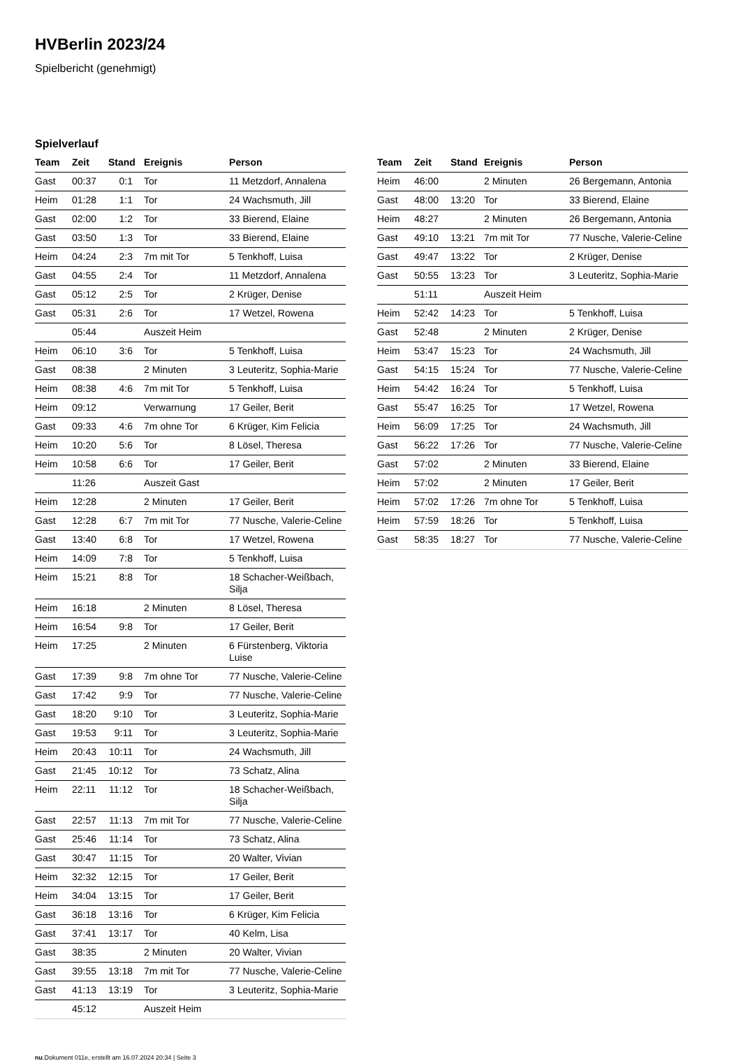HVBerlin 2023/24
Spielbericht (genehmigt)
Spielverlauf
| Team | Zeit | Stand | Ereignis | Person |
| --- | --- | --- | --- | --- |
| Gast | 00:37 | 0:1 | Tor | 11 Metzdorf, Annalena |
| Heim | 01:28 | 1:1 | Tor | 24 Wachsmuth, Jill |
| Gast | 02:00 | 1:2 | Tor | 33 Bierend, Elaine |
| Gast | 03:50 | 1:3 | Tor | 33 Bierend, Elaine |
| Heim | 04:24 | 2:3 | 7m mit Tor | 5 Tenkhoff, Luisa |
| Gast | 04:55 | 2:4 | Tor | 11 Metzdorf, Annalena |
| Gast | 05:12 | 2:5 | Tor | 2 Krüger, Denise |
| Gast | 05:31 | 2:6 | Tor | 17 Wetzel, Rowena |
| | 05:44 | | Auszeit Heim | |
| Heim | 06:10 | 3:6 | Tor | 5 Tenkhoff, Luisa |
| Gast | 08:38 | | 2 Minuten | 3 Leuteritz, Sophia-Marie |
| Heim | 08:38 | 4:6 | 7m mit Tor | 5 Tenkhoff, Luisa |
| Heim | 09:12 | | Verwarnung | 17 Geiler, Berit |
| Gast | 09:33 | 4:6 | 7m ohne Tor | 6 Krüger, Kim Felicia |
| Heim | 10:20 | 5:6 | Tor | 8 Lösel, Theresa |
| Heim | 10:58 | 6:6 | Tor | 17 Geiler, Berit |
| | 11:26 | | Auszeit Gast | |
| Heim | 12:28 | | 2 Minuten | 17 Geiler, Berit |
| Gast | 12:28 | 6:7 | 7m mit Tor | 77 Nusche, Valerie-Celine |
| Gast | 13:40 | 6:8 | Tor | 17 Wetzel, Rowena |
| Heim | 14:09 | 7:8 | Tor | 5 Tenkhoff, Luisa |
| Heim | 15:21 | 8:8 | Tor | 18 Schacher-Weißbach, Silja |
| Heim | 16:18 | | 2 Minuten | 8 Lösel, Theresa |
| Heim | 16:54 | 9:8 | Tor | 17 Geiler, Berit |
| Heim | 17:25 | | 2 Minuten | 6 Fürstenberg, Viktoria Luise |
| Gast | 17:39 | 9:8 | 7m ohne Tor | 77 Nusche, Valerie-Celine |
| Gast | 17:42 | 9:9 | Tor | 77 Nusche, Valerie-Celine |
| Gast | 18:20 | 9:10 | Tor | 3 Leuteritz, Sophia-Marie |
| Gast | 19:53 | 9:11 | Tor | 3 Leuteritz, Sophia-Marie |
| Heim | 20:43 | 10:11 | Tor | 24 Wachsmuth, Jill |
| Gast | 21:45 | 10:12 | Tor | 73 Schatz, Alina |
| Heim | 22:11 | 11:12 | Tor | 18 Schacher-Weißbach, Silja |
| Gast | 22:57 | 11:13 | 7m mit Tor | 77 Nusche, Valerie-Celine |
| Gast | 25:46 | 11:14 | Tor | 73 Schatz, Alina |
| Gast | 30:47 | 11:15 | Tor | 20 Walter, Vivian |
| Heim | 32:32 | 12:15 | Tor | 17 Geiler, Berit |
| Heim | 34:04 | 13:15 | Tor | 17 Geiler, Berit |
| Gast | 36:18 | 13:16 | Tor | 6 Krüger, Kim Felicia |
| Gast | 37:41 | 13:17 | Tor | 40 Kelm, Lisa |
| Gast | 38:35 | | 2 Minuten | 20 Walter, Vivian |
| Gast | 39:55 | 13:18 | 7m mit Tor | 77 Nusche, Valerie-Celine |
| Gast | 41:13 | 13:19 | Tor | 3 Leuteritz, Sophia-Marie |
| | 45:12 | | Auszeit Heim | |
| Team | Zeit | Stand | Ereignis | Person |
| --- | --- | --- | --- | --- |
| Heim | 46:00 | | 2 Minuten | 26 Bergemann, Antonia |
| Gast | 48:00 | 13:20 | Tor | 33 Bierend, Elaine |
| Heim | 48:27 | | 2 Minuten | 26 Bergemann, Antonia |
| Gast | 49:10 | 13:21 | 7m mit Tor | 77 Nusche, Valerie-Celine |
| Gast | 49:47 | 13:22 | Tor | 2 Krüger, Denise |
| Gast | 50:55 | 13:23 | Tor | 3 Leuteritz, Sophia-Marie |
| | 51:11 | | Auszeit Heim | |
| Heim | 52:42 | 14:23 | Tor | 5 Tenkhoff, Luisa |
| Gast | 52:48 | | 2 Minuten | 2 Krüger, Denise |
| Heim | 53:47 | 15:23 | Tor | 24 Wachsmuth, Jill |
| Gast | 54:15 | 15:24 | Tor | 77 Nusche, Valerie-Celine |
| Heim | 54:42 | 16:24 | Tor | 5 Tenkhoff, Luisa |
| Gast | 55:47 | 16:25 | Tor | 17 Wetzel, Rowena |
| Heim | 56:09 | 17:25 | Tor | 24 Wachsmuth, Jill |
| Gast | 56:22 | 17:26 | Tor | 77 Nusche, Valerie-Celine |
| Gast | 57:02 | | 2 Minuten | 33 Bierend, Elaine |
| Heim | 57:02 | | 2 Minuten | 17 Geiler, Berit |
| Heim | 57:02 | 17:26 | 7m ohne Tor | 5 Tenkhoff, Luisa |
| Heim | 57:59 | 18:26 | Tor | 5 Tenkhoff, Luisa |
| Gast | 58:35 | 18:27 | Tor | 77 Nusche, Valerie-Celine |
nu.Dokument 011e, erstellt am 16.07.2024 20:34 | Seite 3